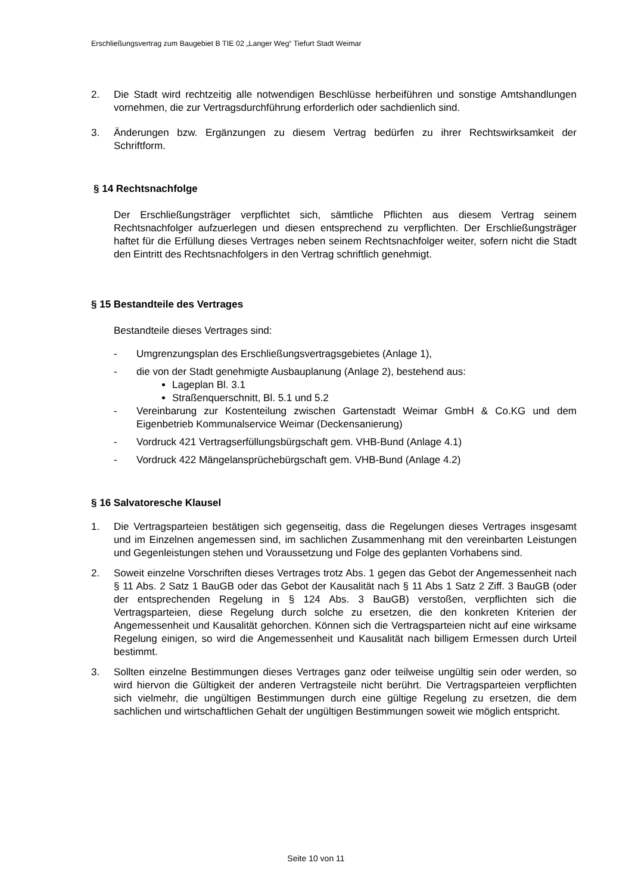Erschließungsvertrag zum Baugebiet B TIE 02 „Langer Weg“ Tiefurt Stadt Weimar
2. Die Stadt wird rechtzeitig alle notwendigen Beschlüsse herbeiführen und sonstige Amtshandlungen vornehmen, die zur Vertragsdurchführung erforderlich oder sachdienlich sind.
3. Änderungen bzw. Ergänzungen zu diesem Vertrag bedürfen zu ihrer Rechtswirksamkeit der Schriftform.
§ 14 Rechtsnachfolge
Der Erschließungsträger verpflichtet sich, sämtliche Pflichten aus diesem Vertrag seinem Rechtsnachfolger aufzuerlegen und diesen entsprechend zu verpflichten. Der Erschließungsträger haftet für die Erfüllung dieses Vertrages neben seinem Rechtsnachfolger weiter, sofern nicht die Stadt den Eintritt des Rechtsnachfolgers in den Vertrag schriftlich genehmigt.
§ 15 Bestandteile des Vertrages
Bestandteile dieses Vertrages sind:
- Umgrenzungsplan des Erschließungsvertragsgebietes (Anlage 1),
- die von der Stadt genehmigte Ausbauplanung (Anlage 2), bestehend aus:
Lageplan Bl. 3.1
Straßenquerschnitt, Bl. 5.1 und 5.2
- Vereinbarung zur Kostenteilung zwischen Gartenstadt Weimar GmbH & Co.KG und dem Eigenbetrieb Kommunalservice Weimar (Deckensanierung)
- Vordruck 421 Vertragserfüllungsbürgschaft gem. VHB-Bund (Anlage 4.1)
- Vordruck 422 Mängelansprüchebürgschaft gem. VHB-Bund (Anlage 4.2)
§ 16 Salvatoresche Klausel
1. Die Vertragsparteien bestätigen sich gegenseitig, dass die Regelungen dieses Vertrages insgesamt und im Einzelnen angemessen sind, im sachlichen Zusammenhang mit den vereinbarten Leistungen und Gegenleistungen stehen und Voraussetzung und Folge des geplanten Vorhabens sind.
2. Soweit einzelne Vorschriften dieses Vertrages trotz Abs. 1 gegen das Gebot der Angemessenheit nach § 11 Abs. 2 Satz 1 BauGB oder das Gebot der Kausalität nach § 11 Abs 1 Satz 2 Ziff. 3 BauGB (oder der entsprechenden Regelung in § 124 Abs. 3 BauGB) verstoßen, verpflichten sich die Vertragsparteien, diese Regelung durch solche zu ersetzen, die den konkreten Kriterien der Angemessenheit und Kausalität gehorchen. Können sich die Vertragsparteien nicht auf eine wirksame Regelung einigen, so wird die Angemessenheit und Kausalität nach billigem Ermessen durch Urteil bestimmt.
3. Sollten einzelne Bestimmungen dieses Vertrages ganz oder teilweise ungültig sein oder werden, so wird hiervon die Gültigkeit der anderen Vertragsteile nicht berührt. Die Vertragsparteien verpflichten sich vielmehr, die ungültigen Bestimmungen durch eine gültige Regelung zu ersetzen, die dem sachlichen und wirtschaftlichen Gehalt der ungültigen Bestimmungen soweit wie möglich entspricht.
Seite 10 von 11